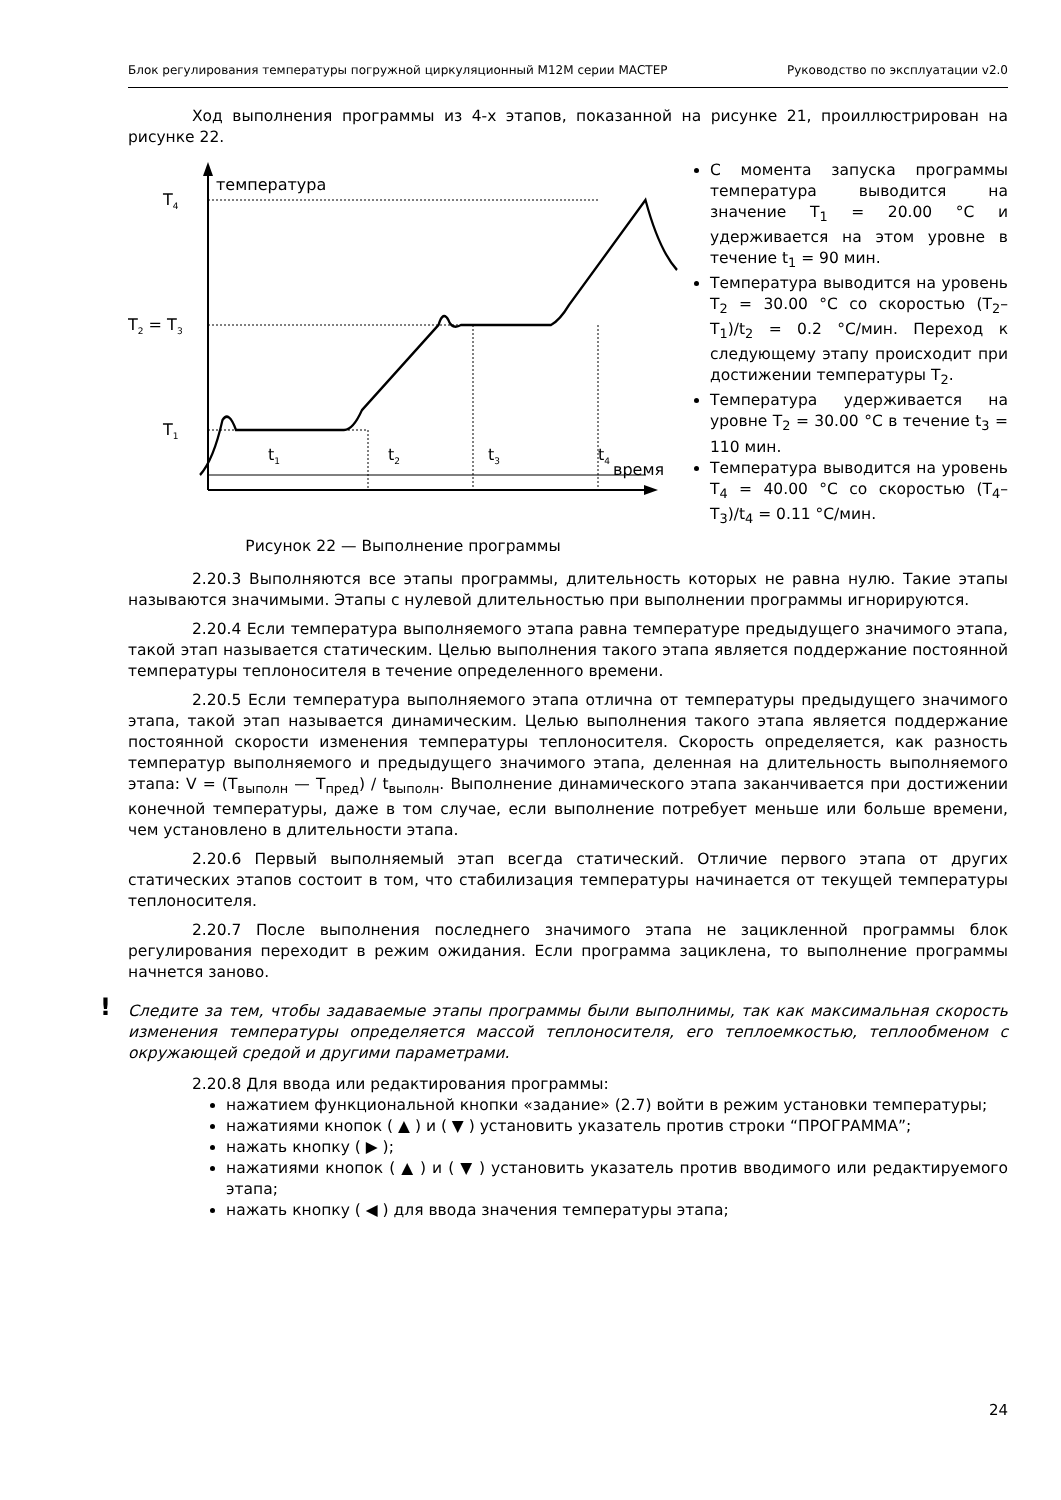Блок регулирования температуры погружной циркуляционный М12М серии МАСТЕР Руководство по эксплуатации v2.0
Ход выполнения программы из 4-х этапов, показанной на рисунке 21, проиллюстрирован на рисунке 22.
температура
время
T4
T2 = T3
T1
t1
t2
t3
t4
Рисунок 22 — Выполнение программы
С момента запуска программы температура выводится на значение T<sub>1</sub> = 20.00 °C и удерживается на этом уровне в течение t<sub>1</sub> = 90 мин.
Температура выводится на уровень T<sub>2</sub> = 30.00 °C со скоростью (T<sub>2</sub>–T<sub>1</sub>)/t<sub>2</sub> = 0.2 °C/мин. Переход к следующему этапу происходит при достижении температуры T<sub>2</sub>.
Температура удерживается на уровне T<sub>2</sub> = 30.00 °C в течение t<sub>3</sub> = 110 мин.
Температура выводится на уровень T<sub>4</sub> = 40.00 °C со скоростью (T<sub>4</sub>–T<sub>3</sub>)/t<sub>4</sub> = 0.11 °C/мин.
2.20.3 Выполняются все этапы программы, длительность которых не равна нулю. Такие этапы называются значимыми. Этапы с нулевой длительностью при выполнении программы игнорируются.
2.20.4 Если температура выполняемого этапа равна температуре предыдущего значимого этапа, такой этап называется статическим. Целью выполнения такого этапа является поддержание постоянной температуры теплоносителя в течение определенного времени.
2.20.5 Если температура выполняемого этапа отлична от температуры предыдущего значимого этапа, такой этап называется динамическим. Целью выполнения такого этапа является поддержание постоянной скорости изменения температуры теплоносителя. Скорость определяется, как разность температур выполняемого и предыдущего значимого этапа, деленная на длительность выполняемого этапа: V = (T<sub>выполн</sub> — T<sub>пред</sub>) / t<sub>выполн</sub>. Выполнение динамического этапа заканчивается при достижении конечной температуры, даже в том случае, если выполнение потребует меньше или больше времени, чем установлено в длительности этапа.
2.20.6 Первый выполняемый этап всегда статический. Отличие первого этапа от других статических этапов состоит в том, что стабилизация температуры начинается от текущей температуры теплоносителя.
2.20.7 После выполнения последнего значимого этапа не зацикленной программы блок регулирования переходит в режим ожидания. Если программа зациклена, то выполнение программы начнется заново.
! Следите за тем, чтобы задаваемые этапы программы были выполнимы, так как максимальная скорость изменения температуры определяется массой теплоносителя, его теплоемкостью, теплообменом с окружающей средой и другими параметрами.
2.20.8 Для ввода или редактирования программы:
нажатием функциональной кнопки «задание» (2.7) войти в режим установки температуры;
нажатиями кнопок ( ▲ ) и ( ▼ ) установить указатель против строки “ПРОГРАММА”;
нажать кнопку ( ▶ );
нажатиями кнопок ( ▲ ) и ( ▼ ) установить указатель против вводимого или редактируемого этапа;
нажать кнопку ( ◀ ) для ввода значения температуры этапа;
24